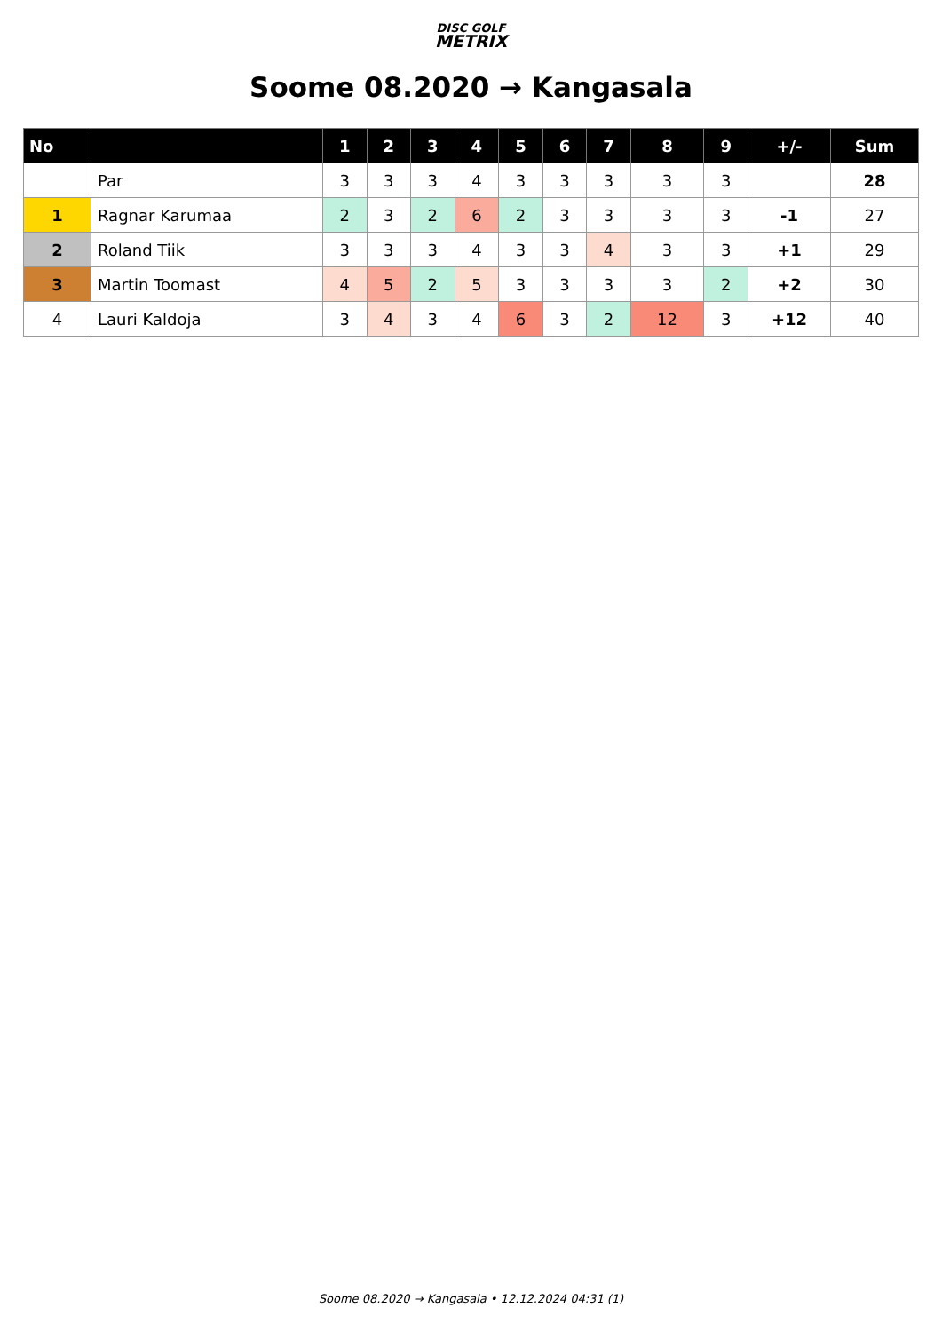DISC GOLF
METRIX
Soome 08.2020 → Kangasala
| No | | 1 | 2 | 3 | 4 | 5 | 6 | 7 | 8 | 9 | +/- | Sum |
| --- | --- | --- | --- | --- | --- | --- | --- | --- | --- | --- | --- | --- |
| | Par | 3 | 3 | 3 | 4 | 3 | 3 | 3 | 3 | 3 | | 28 |
| 1 | Ragnar Karumaa | 2 | 3 | 2 | 6 | 2 | 3 | 3 | 3 | 3 | -1 | 27 |
| 2 | Roland Tiik | 3 | 3 | 3 | 4 | 3 | 3 | 4 | 3 | 3 | +1 | 29 |
| 3 | Martin Toomast | 4 | 5 | 2 | 5 | 3 | 3 | 3 | 3 | 2 | +2 | 30 |
| 4 | Lauri Kaldoja | 3 | 4 | 3 | 4 | 6 | 3 | 2 | 12 | 3 | +12 | 40 |
Soome 08.2020 → Kangasala • 12.12.2024 04:31 (1)